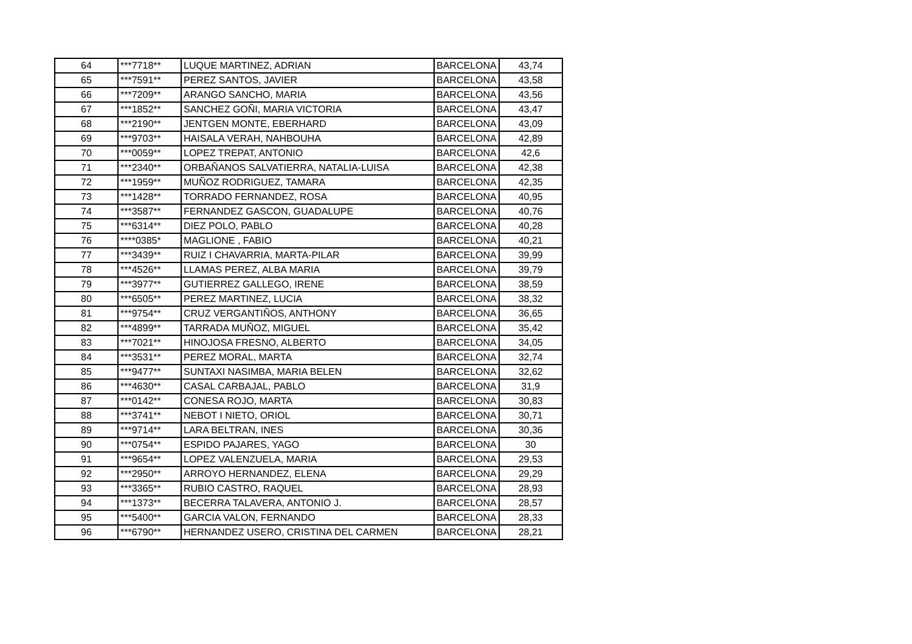| 64 | ***7718** | LUQUE MARTINEZ, ADRIAN | BARCELONA | 43,74 |
| 65 | ***7591** | PEREZ SANTOS, JAVIER | BARCELONA | 43,58 |
| 66 | ***7209** | ARANGO SANCHO, MARIA | BARCELONA | 43,56 |
| 67 | ***1852** | SANCHEZ GOÑI, MARIA VICTORIA | BARCELONA | 43,47 |
| 68 | ***2190** | JENTGEN MONTE, EBERHARD | BARCELONA | 43,09 |
| 69 | ***9703** | HAISALA VERAH, NAHBOUHA | BARCELONA | 42,89 |
| 70 | ***0059** | LOPEZ TREPAT, ANTONIO | BARCELONA | 42,6 |
| 71 | ***2340** | ORBAÑANOS SALVATIERRA, NATALIA-LUISA | BARCELONA | 42,38 |
| 72 | ***1959** | MUÑOZ RODRIGUEZ, TAMARA | BARCELONA | 42,35 |
| 73 | ***1428** | TORRADO FERNANDEZ, ROSA | BARCELONA | 40,95 |
| 74 | ***3587** | FERNANDEZ GASCON, GUADALUPE | BARCELONA | 40,76 |
| 75 | ***6314** | DIEZ POLO, PABLO | BARCELONA | 40,28 |
| 76 | ****0385* | MAGLIONE , FABIO | BARCELONA | 40,21 |
| 77 | ***3439** | RUIZ I CHAVARRIA, MARTA-PILAR | BARCELONA | 39,99 |
| 78 | ***4526** | LLAMAS PEREZ, ALBA MARIA | BARCELONA | 39,79 |
| 79 | ***3977** | GUTIERREZ GALLEGO, IRENE | BARCELONA | 38,59 |
| 80 | ***6505** | PEREZ MARTINEZ, LUCIA | BARCELONA | 38,32 |
| 81 | ***9754** | CRUZ VERGANTIÑOS, ANTHONY | BARCELONA | 36,65 |
| 82 | ***4899** | TARRADA MUÑOZ, MIGUEL | BARCELONA | 35,42 |
| 83 | ***7021** | HINOJOSA FRESNO, ALBERTO | BARCELONA | 34,05 |
| 84 | ***3531** | PEREZ MORAL, MARTA | BARCELONA | 32,74 |
| 85 | ***9477** | SUNTAXI NASIMBA, MARIA BELEN | BARCELONA | 32,62 |
| 86 | ***4630** | CASAL CARBAJAL, PABLO | BARCELONA | 31,9 |
| 87 | ***0142** | CONESA ROJO, MARTA | BARCELONA | 30,83 |
| 88 | ***3741** | NEBOT I NIETO, ORIOL | BARCELONA | 30,71 |
| 89 | ***9714** | LARA BELTRAN, INES | BARCELONA | 30,36 |
| 90 | ***0754** | ESPIDO PAJARES, YAGO | BARCELONA | 30 |
| 91 | ***9654** | LOPEZ VALENZUELA, MARIA | BARCELONA | 29,53 |
| 92 | ***2950** | ARROYO HERNANDEZ, ELENA | BARCELONA | 29,29 |
| 93 | ***3365** | RUBIO CASTRO, RAQUEL | BARCELONA | 28,93 |
| 94 | ***1373** | BECERRA TALAVERA, ANTONIO J. | BARCELONA | 28,57 |
| 95 | ***5400** | GARCIA VALON, FERNANDO | BARCELONA | 28,33 |
| 96 | ***6790** | HERNANDEZ USERO, CRISTINA DEL CARMEN | BARCELONA | 28,21 |